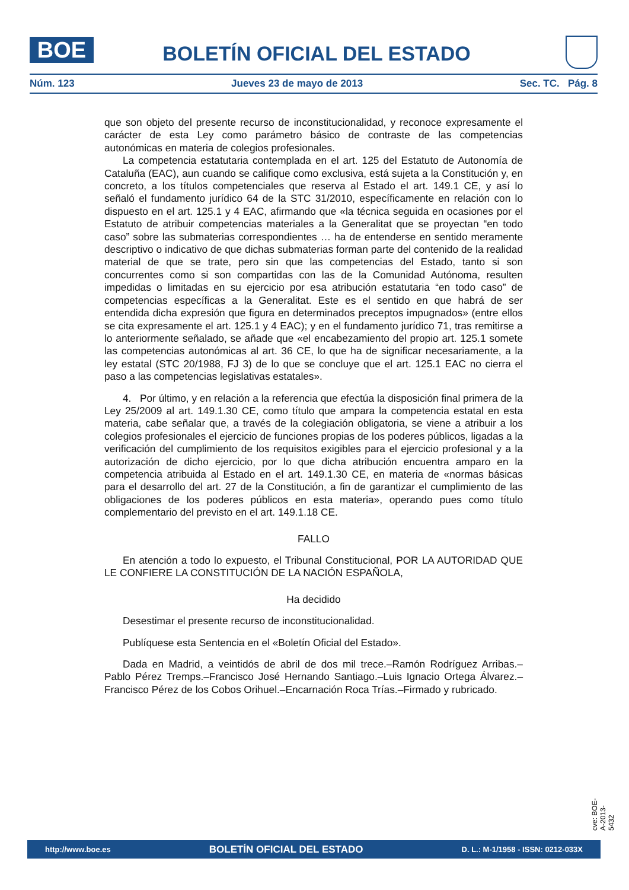BOE
BOLETÍN OFICIAL DEL ESTADO
Núm. 123 Jueves 23 de mayo de 2013 Sec. TC. Pág. 8
que son objeto del presente recurso de inconstitucionalidad, y reconoce expresamente el carácter de esta Ley como parámetro básico de contraste de las competencias autonómicas en materia de colegios profesionales.
La competencia estatutaria contemplada en el art. 125 del Estatuto de Autonomía de Cataluña (EAC), aun cuando se califique como exclusiva, está sujeta a la Constitución y, en concreto, a los títulos competenciales que reserva al Estado el art. 149.1 CE, y así lo señaló el fundamento jurídico 64 de la STC 31/2010, específicamente en relación con lo dispuesto en el art. 125.1 y 4 EAC, afirmando que «la técnica seguida en ocasiones por el Estatuto de atribuir competencias materiales a la Generalitat que se proyectan “en todo caso” sobre las submaterias correspondientes … ha de entenderse en sentido meramente descriptivo o indicativo de que dichas submaterias forman parte del contenido de la realidad material de que se trate, pero sin que las competencias del Estado, tanto si son concurrentes como si son compartidas con las de la Comunidad Autónoma, resulten impedidas o limitadas en su ejercicio por esa atribución estatutaria “en todo caso” de competencias específicas a la Generalitat. Este es el sentido en que habrá de ser entendida dicha expresión que figura en determinados preceptos impugnados» (entre ellos se cita expresamente el art. 125.1 y 4 EAC); y en el fundamento jurídico 71, tras remitirse a lo anteriormente señalado, se añade que «el encabezamiento del propio art. 125.1 somete las competencias autonómicas al art. 36 CE, lo que ha de significar necesariamente, a la ley estatal (STC 20/1988, FJ 3) de lo que se concluye que el art. 125.1 EAC no cierra el paso a las competencias legislativas estatales».
4. Por último, y en relación a la referencia que efectúa la disposición final primera de la Ley 25/2009 al art. 149.1.30 CE, como título que ampara la competencia estatal en esta materia, cabe señalar que, a través de la colegiación obligatoria, se viene a atribuir a los colegios profesionales el ejercicio de funciones propias de los poderes públicos, ligadas a la verificación del cumplimiento de los requisitos exigibles para el ejercicio profesional y a la autorización de dicho ejercicio, por lo que dicha atribución encuentra amparo en la competencia atribuida al Estado en el art. 149.1.30 CE, en materia de «normas básicas para el desarrollo del art. 27 de la Constitución, a fin de garantizar el cumplimiento de las obligaciones de los poderes públicos en esta materia», operando pues como título complementario del previsto en el art. 149.1.18 CE.
FALLO
En atención a todo lo expuesto, el Tribunal Constitucional, POR LA AUTORIDAD QUE LE CONFIERE LA CONSTITUCIÓN DE LA NACIÓN ESPAÑOLA,
Ha decidido
Desestimar el presente recurso de inconstitucionalidad.
Publíquese esta Sentencia en el «Boletín Oficial del Estado».
Dada en Madrid, a veintidós de abril de dos mil trece.–Ramón Rodríguez Arribas.–Pablo Pérez Tremps.–Francisco José Hernando Santiago.–Luis Ignacio Ortega Álvarez.–Francisco Pérez de los Cobos Orihuel.–Encarnación Roca Trías.–Firmado y rubricado.
cve: BOE-A-2013-5432
http://www.boe.es BOLETÍN OFICIAL DEL ESTADO D. L.: M-1/1958 - ISSN: 0212-033X